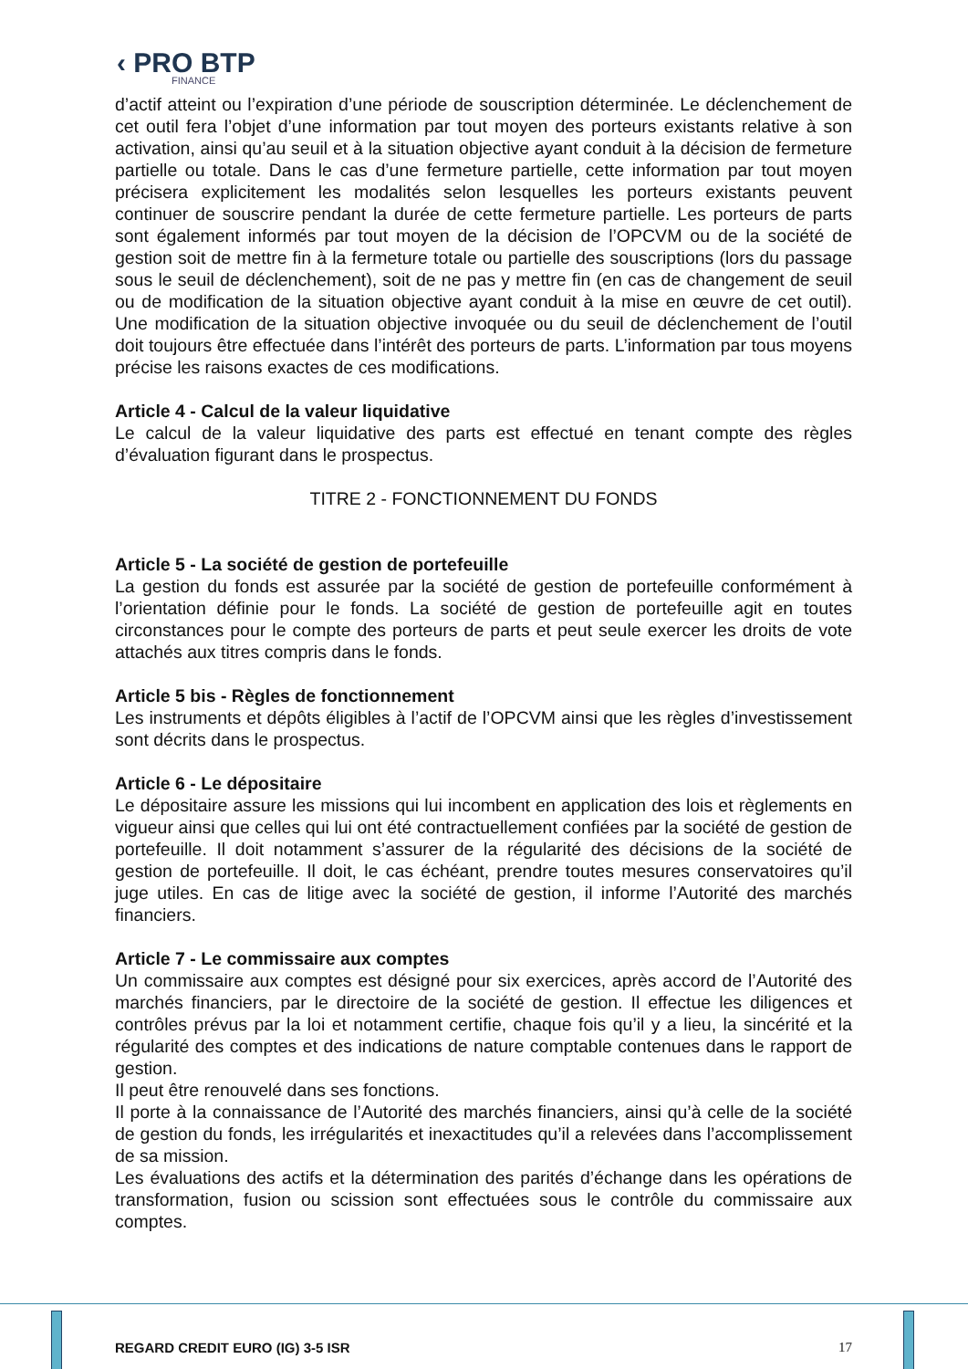‹ PRO BTP
FINANCE
d’actif atteint ou l’expiration d’une période de souscription déterminée. Le déclenchement de cet outil fera l’objet d’une information par tout moyen des porteurs existants relative à son activation, ainsi qu’au seuil et à la situation objective ayant conduit à la décision de fermeture partielle ou totale. Dans le cas d’une fermeture partielle, cette information par tout moyen précisera explicitement les modalités selon lesquelles les porteurs existants peuvent continuer de souscrire pendant la durée de cette fermeture partielle. Les porteurs de parts sont également informés par tout moyen de la décision de l’OPCVM ou de la société de gestion soit de mettre fin à la fermeture totale ou partielle des souscriptions (lors du passage sous le seuil de déclenchement), soit de ne pas y mettre fin (en cas de changement de seuil ou de modification de la situation objective ayant conduit à la mise en œuvre de cet outil). Une modification de la situation objective invoquée ou du seuil de déclenchement de l’outil doit toujours être effectuée dans l’intérêt des porteurs de parts. L’information par tous moyens précise les raisons exactes de ces modifications.
Article 4 - Calcul de la valeur liquidative
Le calcul de la valeur liquidative des parts est effectué en tenant compte des règles d’évaluation figurant dans le prospectus.
TITRE 2 - FONCTIONNEMENT DU FONDS
Article 5 - La société de gestion de portefeuille
La gestion du fonds est assurée par la société de gestion de portefeuille conformément à l’orientation définie pour le fonds. La société de gestion de portefeuille agit en toutes circonstances pour le compte des porteurs de parts et peut seule exercer les droits de vote attachés aux titres compris dans le fonds.
Article 5 bis - Règles de fonctionnement
Les instruments et dépôts éligibles à l’actif de l’OPCVM ainsi que les règles d’investissement sont décrits dans le prospectus.
Article 6 - Le dépositaire
Le dépositaire assure les missions qui lui incombent en application des lois et règlements en vigueur ainsi que celles qui lui ont été contractuellement confiées par la société de gestion de portefeuille. Il doit notamment s’assurer de la régularité des décisions de la société de gestion de portefeuille. Il doit, le cas échéant, prendre toutes mesures conservatoires qu’il juge utiles. En cas de litige avec la société de gestion, il informe l’Autorité des marchés financiers.
Article 7 - Le commissaire aux comptes
Un commissaire aux comptes est désigné pour six exercices, après accord de l’Autorité des marchés financiers, par le directoire de la société de gestion. Il effectue les diligences et contrôles prévus par la loi et notamment certifie, chaque fois qu’il y a lieu, la sincérité et la régularité des comptes et des indications de nature comptable contenues dans le rapport de gestion.
Il peut être renouvelé dans ses fonctions.
Il porte à la connaissance de l’Autorité des marchés financiers, ainsi qu’à celle de la société de gestion du fonds, les irrégularités et inexactitudes qu’il a relevées dans l’accomplissement de sa mission.
Les évaluations des actifs et la détermination des parités d’échange dans les opérations de transformation, fusion ou scission sont effectuées sous le contrôle du commissaire aux comptes.
REGARD CREDIT EURO (IG) 3-5 ISR 17